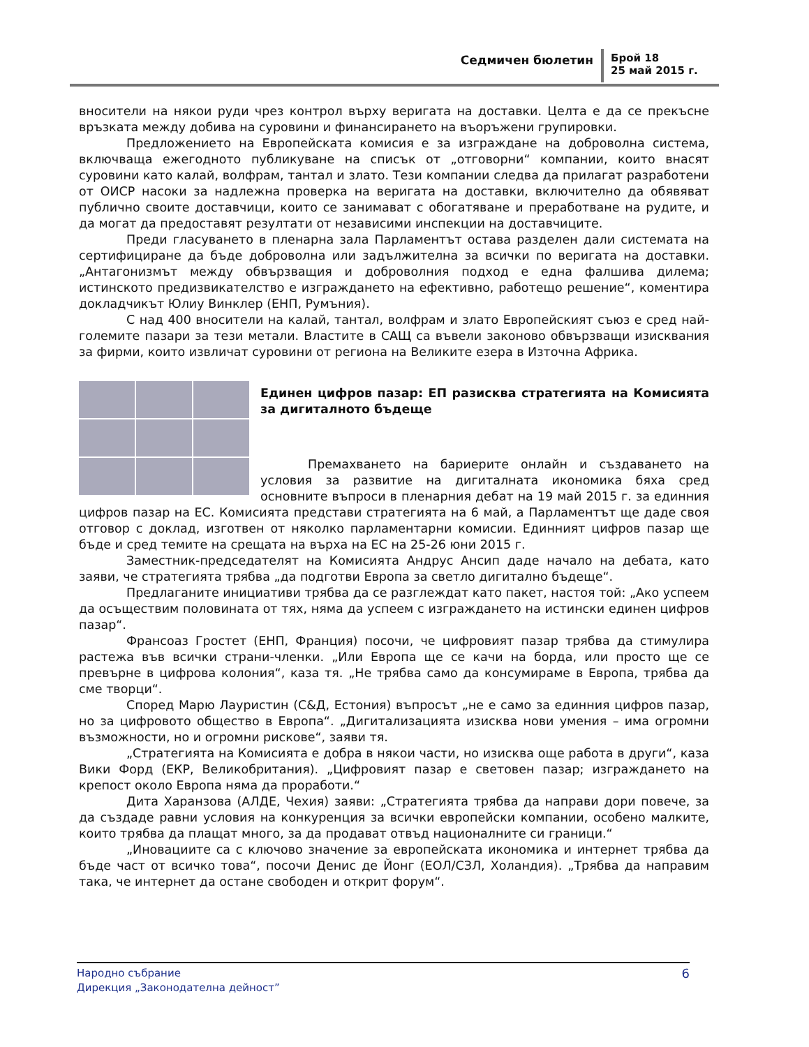Седмичен бюлетин
Брой 18
25 май 2015 г.
вносители на някои руди чрез контрол върху веригата на доставки. Целта е да се прекъсне връзката между добива на суровини и финансирането на въоръжени групировки.
Предложението на Европейската комисия е за изграждане на доброволна система, включваща ежегодното публикуване на списък от „отговорни“ компании, които внасят суровини като калай, волфрам, тантал и злато. Тези компании следва да прилагат разработени от ОИСР насоки за надлежна проверка на веригата на доставки, включително да обявяват публично своите доставчици, които се занимават с обогатяване и преработване на рудите, и да могат да предоставят резултати от независими инспекции на доставчиците.
Преди гласуването в пленарна зала Парламентът остава разделен дали системата на сертифициране да бъде доброволна или задължителна за всички по веригата на доставки. „Антагонизмът между обвързващия и доброволния подход е една фалшива дилема; истинското предизвикателство е изграждането на ефективно, работещо решение“, коментира докладчикът Юлиу Винклер (ЕНП, Румъния).
С над 400 вносители на калай, тантал, волфрам и злато Европейският съюз е сред най-големите пазари за тези метали. Властите в САЩ са въвели законово обвързващи изисквания за фирми, които извличат суровини от региона на Великите езера в Източна Африка.
Единен цифров пазар: ЕП разисква стратегията на Комисията за дигиталното бъдеще
Премахването на бариерите онлайн и създаването на условия за развитие на дигиталната икономика бяха сред основните въпроси в пленарния дебат на 19 май 2015 г. за единния цифров пазар на ЕС. Комисията представи стратегията на 6 май, а Парламентът ще даде своя отговор с доклад, изготвен от няколко парламентарни комисии. Единният цифров пазар ще бъде и сред темите на срещата на върха на ЕС на 25-26 юни 2015 г.
Заместник-председателят на Комисията Андрус Ансип даде начало на дебата, като заяви, че стратегията трябва „да подготви Европа за светло дигитално бъдеще“.
Предлаганите инициативи трябва да се разглеждат като пакет, настоя той: „Ако успеем да осъществим половината от тях, няма да успеем с изграждането на истински единен цифров пазар“.
Франсоаз Гростет (ЕНП, Франция) посочи, че цифровият пазар трябва да стимулира растежа във всички страни-членки. „Или Европа ще се качи на борда, или просто ще се превърне в цифрова колония“, каза тя. „Не трябва само да консумираме в Европа, трябва да сме творци“.
Според Марю Лауристин (С&Д, Естония) въпросът „не е само за единния цифров пазар, но за цифровото общество в Европа“. „Дигитализацията изисква нови умения – има огромни възможности, но и огромни рискове“, заяви тя.
„Стратегията на Комисията е добра в някои части, но изисква още работа в други“, каза Вики Форд (ЕКР, Великобритания). „Цифровият пазар е световен пазар; изграждането на крепост около Европа няма да проработи.“
Дита Харанзова (АЛДЕ, Чехия) заяви: „Стратегията трябва да направи дори повече, за да създаде равни условия на конкуренция за всички европейски компании, особено малките, които трябва да плащат много, за да продават отвъд националните си граници.“
„Иновациите са с ключово значение за европейската икономика и интернет трябва да бъде част от всичко това“, посочи Денис де Йонг (ЕОЛ/СЗЛ, Холандия). „Трябва да направим така, че интернет да остане свободен и открит форум“.
Народно събрание
Дирекция „Законодателна дейност”
6